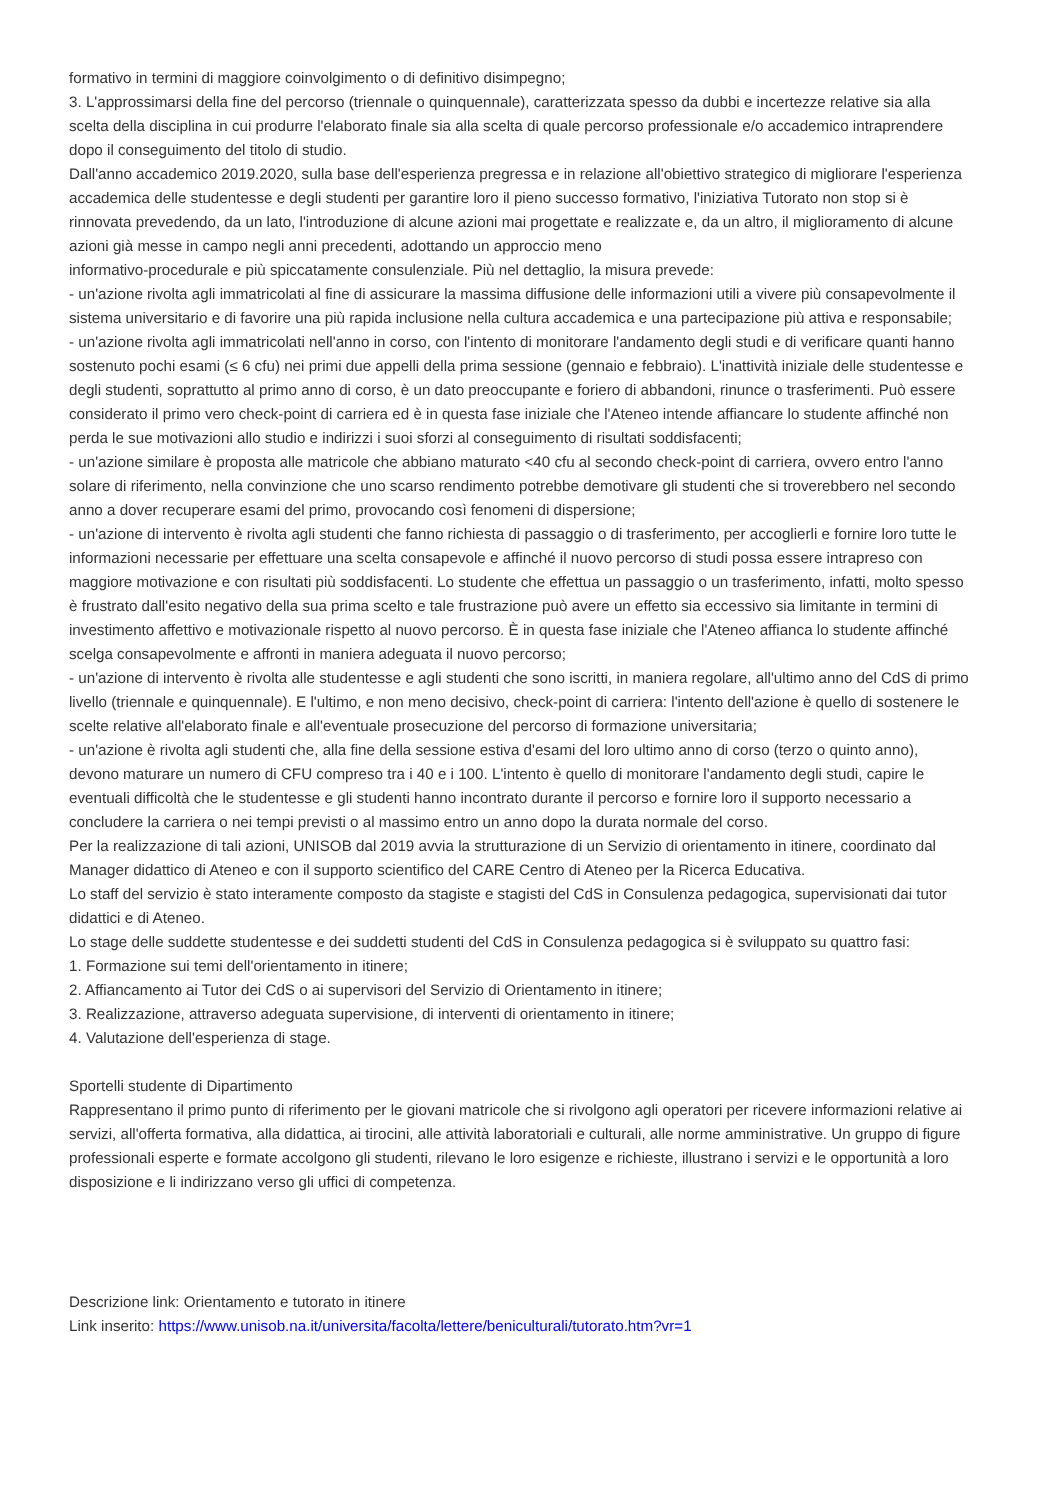formativo in termini di maggiore coinvolgimento o di definitivo disimpegno;
3. L'approssimarsi della fine del percorso (triennale o quinquennale), caratterizzata spesso da dubbi e incertezze relative sia alla scelta della disciplina in cui produrre l'elaborato finale sia alla scelta di quale percorso professionale e/o accademico intraprendere dopo il conseguimento del titolo di studio.
Dall'anno accademico 2019.2020, sulla base dell'esperienza pregressa e in relazione all'obiettivo strategico di migliorare l'esperienza accademica delle studentesse e degli studenti per garantire loro il pieno successo formativo, l'iniziativa Tutorato non stop si è rinnovata prevedendo, da un lato, l'introduzione di alcune azioni mai progettate e realizzate e, da un altro, il miglioramento di alcune azioni già messe in campo negli anni precedenti, adottando un approccio meno
informativo-procedurale e più spiccatamente consulenziale. Più nel dettaglio, la misura prevede:
- un'azione rivolta agli immatricolati al fine di assicurare la massima diffusione delle informazioni utili a vivere più consapevolmente il sistema universitario e di favorire una più rapida inclusione nella cultura accademica e una partecipazione più attiva e responsabile;
- un'azione rivolta agli immatricolati nell'anno in corso, con l'intento di monitorare l'andamento degli studi e di verificare quanti hanno sostenuto pochi esami (≤ 6 cfu) nei primi due appelli della prima sessione (gennaio e febbraio). L'inattività iniziale delle studentesse e degli studenti, soprattutto al primo anno di corso, è un dato preoccupante e foriero di abbandoni, rinunce o trasferimenti. Può essere considerato il primo vero check-point di carriera ed è in questa fase iniziale che l'Ateneo intende affiancare lo studente affinché non perda le sue motivazioni allo studio e indirizzi i suoi sforzi al conseguimento di risultati soddisfacenti;
- un'azione similare è proposta alle matricole che abbiano maturato <40 cfu al secondo check-point di carriera, ovvero entro l'anno solare di riferimento, nella convinzione che uno scarso rendimento potrebbe demotivare gli studenti che si troverebbero nel secondo anno a dover recuperare esami del primo, provocando così fenomeni di dispersione;
- un'azione di intervento è rivolta agli studenti che fanno richiesta di passaggio o di trasferimento, per accoglierli e fornire loro tutte le informazioni necessarie per effettuare una scelta consapevole e affinché il nuovo percorso di studi possa essere intrapreso con maggiore motivazione e con risultati più soddisfacenti. Lo studente che effettua un passaggio o un trasferimento, infatti, molto spesso è frustrato dall'esito negativo della sua prima scelto e tale frustrazione può avere un effetto sia eccessivo sia limitante in termini di investimento affettivo e motivazionale rispetto al nuovo percorso. È in questa fase iniziale che l'Ateneo affianca lo studente affinché scelga consapevolmente e affronti in maniera adeguata il nuovo percorso;
- un'azione di intervento è rivolta alle studentesse e agli studenti che sono iscritti, in maniera regolare, all'ultimo anno del CdS di primo livello (triennale e quinquennale). E l'ultimo, e non meno decisivo, check-point di carriera: l'intento dell'azione è quello di sostenere le scelte relative all'elaborato finale e all'eventuale prosecuzione del percorso di formazione universitaria;
- un'azione è rivolta agli studenti che, alla fine della sessione estiva d'esami del loro ultimo anno di corso (terzo o quinto anno), devono maturare un numero di CFU compreso tra i 40 e i 100. L'intento è quello di monitorare l'andamento degli studi, capire le eventuali difficoltà che le studentesse e gli studenti hanno incontrato durante il percorso e fornire loro il supporto necessario a concludere la carriera o nei tempi previsti o al massimo entro un anno dopo la durata normale del corso.
Per la realizzazione di tali azioni, UNISOB dal 2019 avvia la strutturazione di un Servizio di orientamento in itinere, coordinato dal Manager didattico di Ateneo e con il supporto scientifico del CARE Centro di Ateneo per la Ricerca Educativa.
Lo staff del servizio è stato interamente composto da stagiste e stagisti del CdS in Consulenza pedagogica, supervisionati dai tutor didattici e di Ateneo.
Lo stage delle suddette studentesse e dei suddetti studenti del CdS in Consulenza pedagogica si è sviluppato su quattro fasi:
1. Formazione sui temi dell'orientamento in itinere;
2. Affiancamento ai Tutor dei CdS o ai supervisori del Servizio di Orientamento in itinere;
3. Realizzazione, attraverso adeguata supervisione, di interventi di orientamento in itinere;
4. Valutazione dell'esperienza di stage.
Sportelli studente di Dipartimento
Rappresentano il primo punto di riferimento per le giovani matricole che si rivolgono agli operatori per ricevere informazioni relative ai servizi, all'offerta formativa, alla didattica, ai tirocini, alle attività laboratoriali e culturali, alle norme amministrative. Un gruppo di figure professionali esperte e formate accolgono gli studenti, rilevano le loro esigenze e richieste, illustrano i servizi e le opportunità a loro disposizione e li indirizzano verso gli uffici di competenza.
Descrizione link: Orientamento e tutorato in itinere
Link inserito: https://www.unisob.na.it/universita/facolta/lettere/beniculturali/tutorato.htm?vr=1